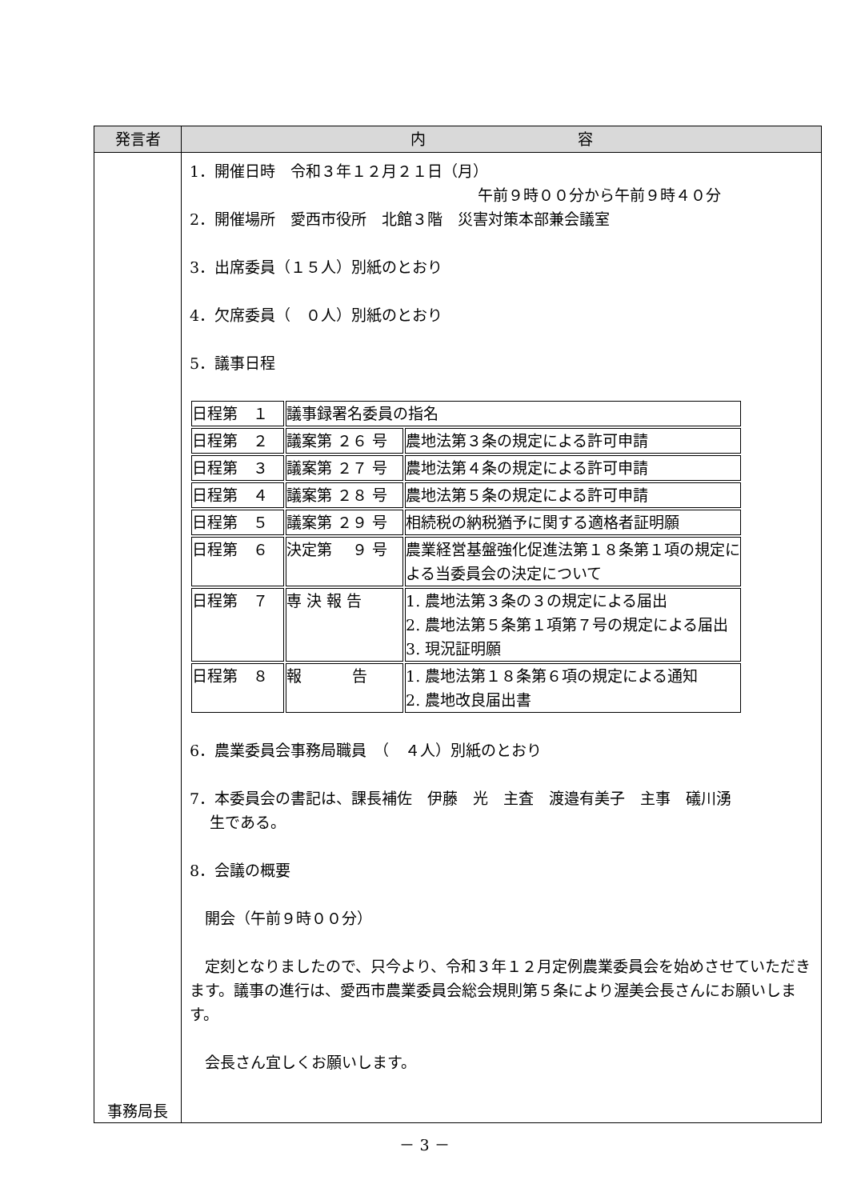| 発言者 | 内 容 |
| --- | --- |
| 事務局長 | 1．開催日時 令和３年１２月２１日（月） 午前９時００分から午前９時４０分 2．開催場所 愛西市役所 北館３階 災害対策本部兼会議室 3．出席委員（１５人）別紙のとおり 4．欠席委員（ ０人）別紙のとおり 5．議事日程 / 日程第 １ / 議事録署名委員の指名 / / / 日程第 ２ / 議案第 ２６ 号 / 農地法第３条の規定による許可申請 / / 日程第 ３ / 議案第 ２７ 号 / 農地法第４条の規定による許可申請 / / 日程第 ４ / 議案第 ２８ 号 / 農地法第５条の規定による許可申請 / / 日程第 ５ / 議案第 ２９ 号 / 相続税の納税猶予に関する適格者証明願 / / 日程第 ６ / 決定第 ９ 号 / 農業経営基盤強化促進法第１８条第１項の規定に よる当委員会の決定について / / 日程第 ７ / 専 決 報 告 / 1. 農地法第３条の３の規定による届出 2. 農地法第５条第１項第７号の規定による届出 3. 現況証明願 / / 日程第 ８ / 報 告 / 1. 農地法第１８条第６項の規定による通知 2. 農地改良届出書 / 6．農業委員会事務局職員 （ ４人）別紙のとおり 7．本委員会の書記は、課長補佐 伊藤 光 主査 渡邉有美子 主事 礒川湧 生である。 8．会議の概要 開会（午前９時００分） 定刻となりましたので、只今より、令和３年１２月定例農業委員会を始めさせていただきます。議事の進行は、愛西市農業委員会総会規則第５条により渥美会長さんにお願いします。 会長さん宜しくお願いします。 |
－ 3 －